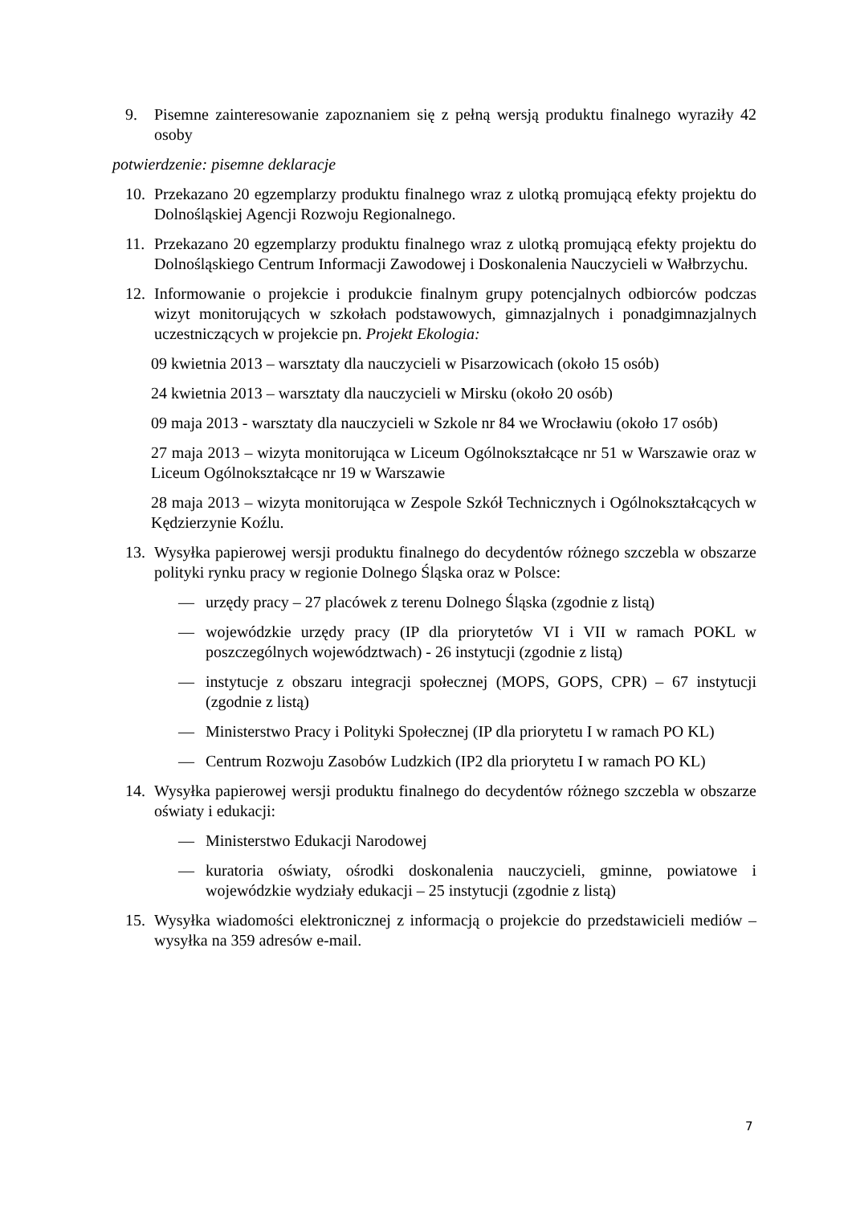9. Pisemne zainteresowanie zapoznaniem się z pełną wersją produktu finalnego wyraziły 42 osoby
potwierdzenie: pisemne deklaracje
10. Przekazano 20 egzemplarzy produktu finalnego wraz z ulotką promującą efekty projektu do Dolnośląskiej Agencji Rozwoju Regionalnego.
11. Przekazano 20 egzemplarzy produktu finalnego wraz z ulotką promującą efekty projektu do Dolnośląskiego Centrum Informacji Zawodowej i Doskonalenia Nauczycieli w Wałbrzychu.
12. Informowanie o projekcie i produkcie finalnym grupy potencjalnych odbiorców podczas wizyt monitorujących w szkołach podstawowych, gimnazjalnych i ponadgimnazjalnych uczestniczących w projekcie pn. Projekt Ekologia:
09 kwietnia 2013 – warsztaty dla nauczycieli w Pisarzowicach (około 15 osób)
24 kwietnia 2013 – warsztaty dla nauczycieli w Mirsku (około 20 osób)
09 maja 2013 - warsztaty dla nauczycieli w Szkole nr 84 we Wrocławiu (około 17 osób)
27 maja 2013 – wizyta monitorująca w Liceum Ogólnokształcące nr 51 w Warszawie oraz w Liceum Ogólnokształcące nr 19 w Warszawie
28 maja 2013 – wizyta monitorująca w Zespole Szkół Technicznych i Ogólnokształcących w Kędzierzynie Koźlu.
13. Wysyłka papierowej wersji produktu finalnego do decydentów różnego szczebla w obszarze polityki rynku pracy w regionie Dolnego Śląska oraz w Polsce:
— urzędy pracy – 27 placówek z terenu Dolnego Śląska (zgodnie z listą)
— wojewódzkie urzędy pracy (IP dla priorytetów VI i VII w ramach POKL w poszczególnych województwach) - 26 instytucji (zgodnie z listą)
— instytucje z obszaru integracji społecznej (MOPS, GOPS, CPR) – 67 instytucji (zgodnie z listą)
— Ministerstwo Pracy i Polityki Społecznej (IP dla priorytetu I w ramach PO KL)
— Centrum Rozwoju Zasobów Ludzkich (IP2 dla priorytetu I w ramach PO KL)
14. Wysyłka papierowej wersji produktu finalnego do decydentów różnego szczebla w obszarze oświaty i edukacji:
— Ministerstwo Edukacji Narodowej
— kuratoria oświaty, ośrodki doskonalenia nauczycieli, gminne, powiatowe i wojewódzkie wydziały edukacji – 25 instytucji (zgodnie z listą)
15. Wysyłka wiadomości elektronicznej z informacją o projekcie do przedstawicieli mediów – wysyłka na 359 adresów e-mail.
7